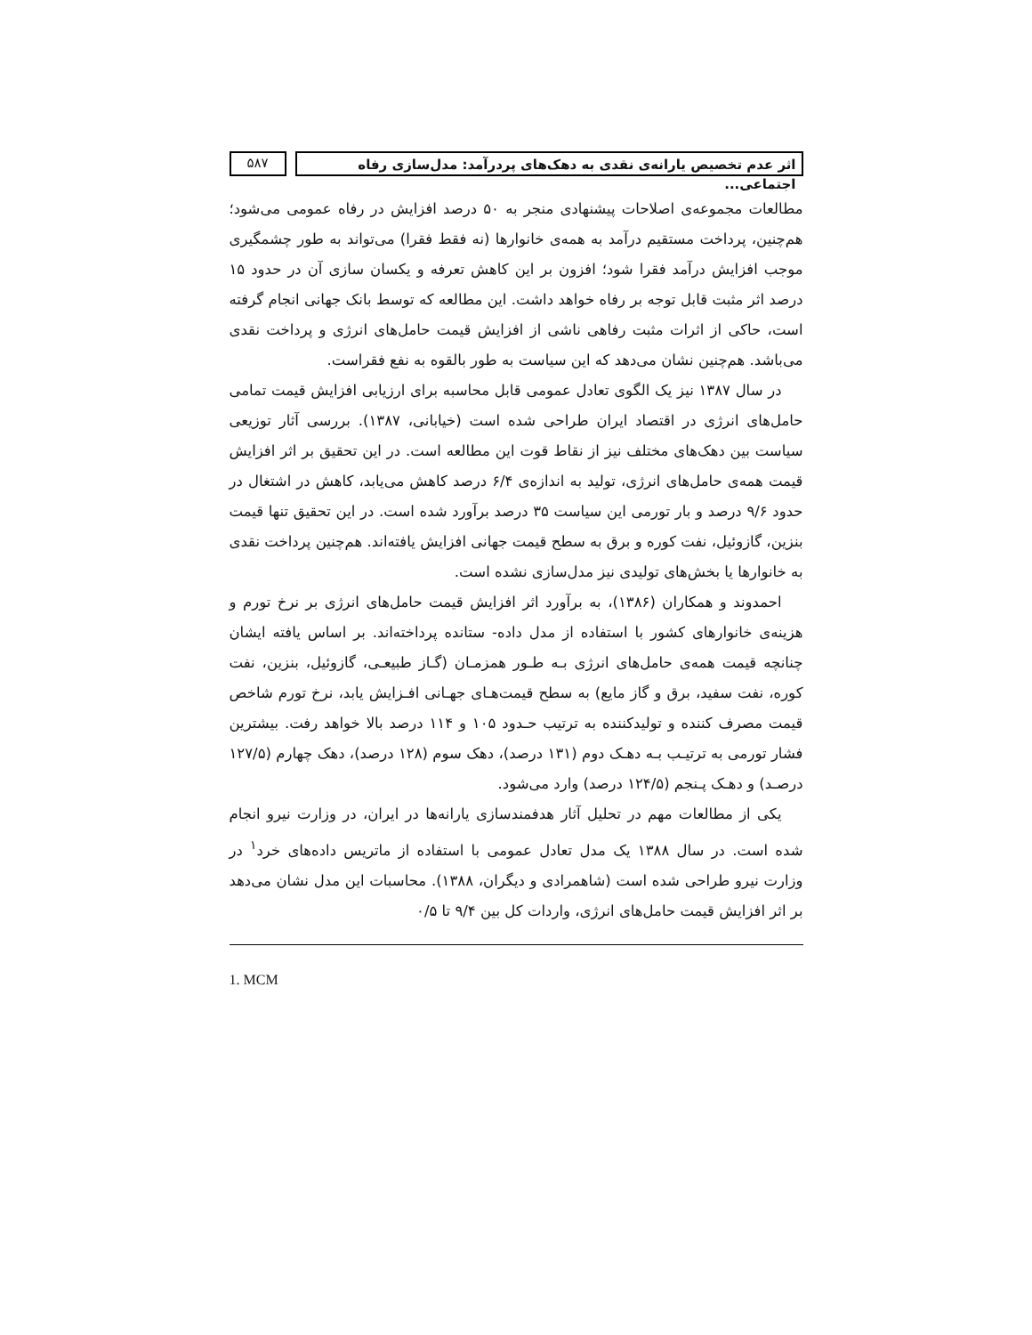اثر عدم تخصیص یارانه‌ی نقدی به دهک‌های پردرآمد: مدل‌سازی رفاه اجتماعی...
۵۸۷
مطالعات مجموعه‌ی اصلاحات پیشنهادی منجر به ۵۰ درصد افزایش در رفاه عمومی می‌شود؛ هم‌چنین، پرداخت مستقیم درآمد به همه‌ی خانوارها (نه فقط فقرا) می‌تواند به طور چشمگیری موجب افزایش درآمد فقرا شود؛ افزون بر این کاهش تعرفه و یکسان سازی آن در حدود ۱۵ درصد اثر مثبت قابل توجه بر رفاه خواهد داشت. این مطالعه که توسط بانک جهانی انجام گرفته است، حاکی از اثرات مثبت رفاهی ناشی از افزایش قیمت حامل‌های انرژی و پرداخت نقدی می‌باشد. هم‌چنین نشان می‌دهد که این سیاست به طور بالقوه به نفع فقراست.
در سال ۱۳۸۷ نیز یک الگوی تعادل عمومی قابل محاسبه برای ارزیابی افزایش قیمت تمامی حامل‌های انرژی در اقتصاد ایران طراحی شده است (خیابانی، ۱۳۸۷). بررسی آثار توزیعی سیاست بین دهک‌های مختلف نیز از نقاط قوت این مطالعه است. در این تحقیق بر اثر افزایش قیمت همه‌ی حامل‌های انرژی، تولید به اندازه‌ی ۶/۴ درصد کاهش می‌یابد، کاهش در اشتغال در حدود ۹/۶ درصد و بار تورمی این سیاست ۳۵ درصد برآورد شده است. در این تحقیق تنها قیمت بنزین، گازوئیل، نفت کوره و برق به سطح قیمت جهانی افزایش یافته‌اند. هم‌چنین پرداخت نقدی به خانوارها یا بخش‌های تولیدی نیز مدل‌سازی نشده است.
احمدوند و همکاران (۱۳۸۶)، به برآورد اثر افزایش قیمت حامل‌های انرژی بر نرخ تورم و هزینه‌ی خانوارهای کشور با استفاده از مدل داده- ستانده پرداخته‌اند. بر اساس یافته ایشان چنانچه قیمت همه‌ی حامل‌های انرژی بـه طـور همزمـان (گـاز طبیعـی، گازوئیل، بنزین، نفت کوره، نفت سفید، برق و گاز مایع) به سطح قیمت‌هـای جهـانی افـزایش یابد، نرخ تورم شاخص قیمت مصرف کننده و تولیدکننده به ترتیب حـدود ۱۰۵ و ۱۱۴ درصد بالا خواهد رفت. بیشترین فشار تورمی به ترتیـب بـه دهـک دوم (۱۳۱ درصد)، دهک سوم (۱۲۸ درصد)، دهک چهارم (۱۲۷/۵ درصـد) و دهـک پـنجم (۱۲۴/۵ درصد) وارد می‌شود.
یکی از مطالعات مهم در تحلیل آثار هدفمندسازی یارانه‌ها در ایران، در وزارت نیرو انجام شده است. در سال ۱۳۸۸ یک مدل تعادل عمومی با استفاده از ماتریس داده‌های خرد<sup>۱</sup> در وزارت نیرو طراحی شده است (شاهمرادی و دیگران، ۱۳۸۸). محاسبات این مدل نشان می‌دهد بر اثر افزایش قیمت حامل‌های انرژی، واردات کل بین ۹/۴ تا ۰/۵
1. MCM